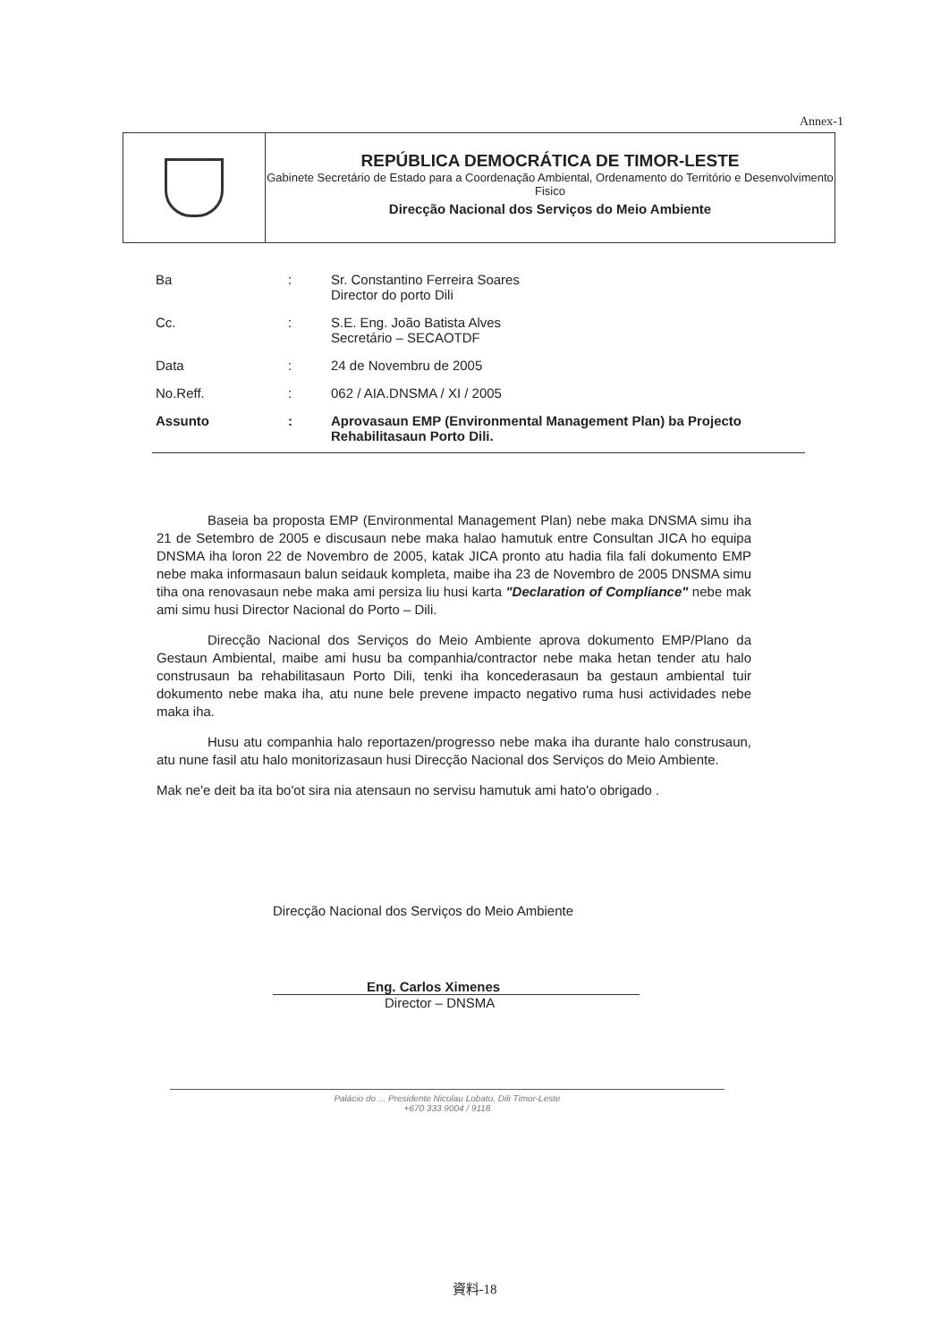Annex-1
REPÚBLICA DEMOCRÁTICA DE TIMOR-LESTE
Gabinete Secretário de Estado para a Coordenação Ambiental, Ordenamento do Território e Desenvolvimento Fisico
Direcção Nacional dos Serviços do Meio Ambiente
| Ba | : | Sr. Constantino Ferreira Soares Director do porto Dili |
| Cc. | : | S.E. Eng. João Batista Alves Secretário – SECAOTDF |
| Data | : | 24 de Novembru de 2005 |
| No.Reff. | : | 062 / AIA.DNSMA / XI / 2005 |
| Assunto | : | Aprovasaun EMP (Environmental Management Plan) ba Projecto Rehabilitasaun Porto Dili. |
Baseia ba proposta EMP (Environmental Management Plan) nebe maka DNSMA simu iha 21 de Setembro de 2005 e discusaun nebe maka halao hamutuk entre Consultan JICA ho equipa DNSMA iha loron 22 de Novembro de 2005, katak JICA pronto atu hadia fila fali dokumento EMP nebe maka informasaun balun seidauk kompleta, maibe iha 23 de Novembro de 2005 DNSMA simu tiha ona renovasaun nebe maka ami persiza liu husi karta "Declaration of Compliance" nebe mak ami simu husi Director Nacional do Porto – Dili.
Direcção Nacional dos Serviços do Meio Ambiente aprova dokumento EMP/Plano da Gestaun Ambiental, maibe ami husu ba companhia/contractor nebe maka hetan tender atu halo construsaun ba rehabilitasaun Porto Dili, tenki iha koncederasaun ba gestaun ambiental tuir dokumento nebe maka iha, atu nune bele prevene impacto negativo ruma husi actividades nebe maka iha.
Husu atu companhia halo reportazen/progresso nebe maka iha durante halo construsaun, atu nune fasil atu halo monitorizasaun husi Direcção Nacional dos Serviços do Meio Ambiente.
Mak ne'e deit ba ita bo'ot sira nia atensaun no servisu hamutuk ami hato'o obrigado .
Direcção Nacional dos Serviços do Meio Ambiente
Eng. Carlos Ximenes
Director – DNSMA
Palácio do ... Presidente Nicolau Lobato, Dili Timor-Leste
+670 333 9004 / 9118
資料-18